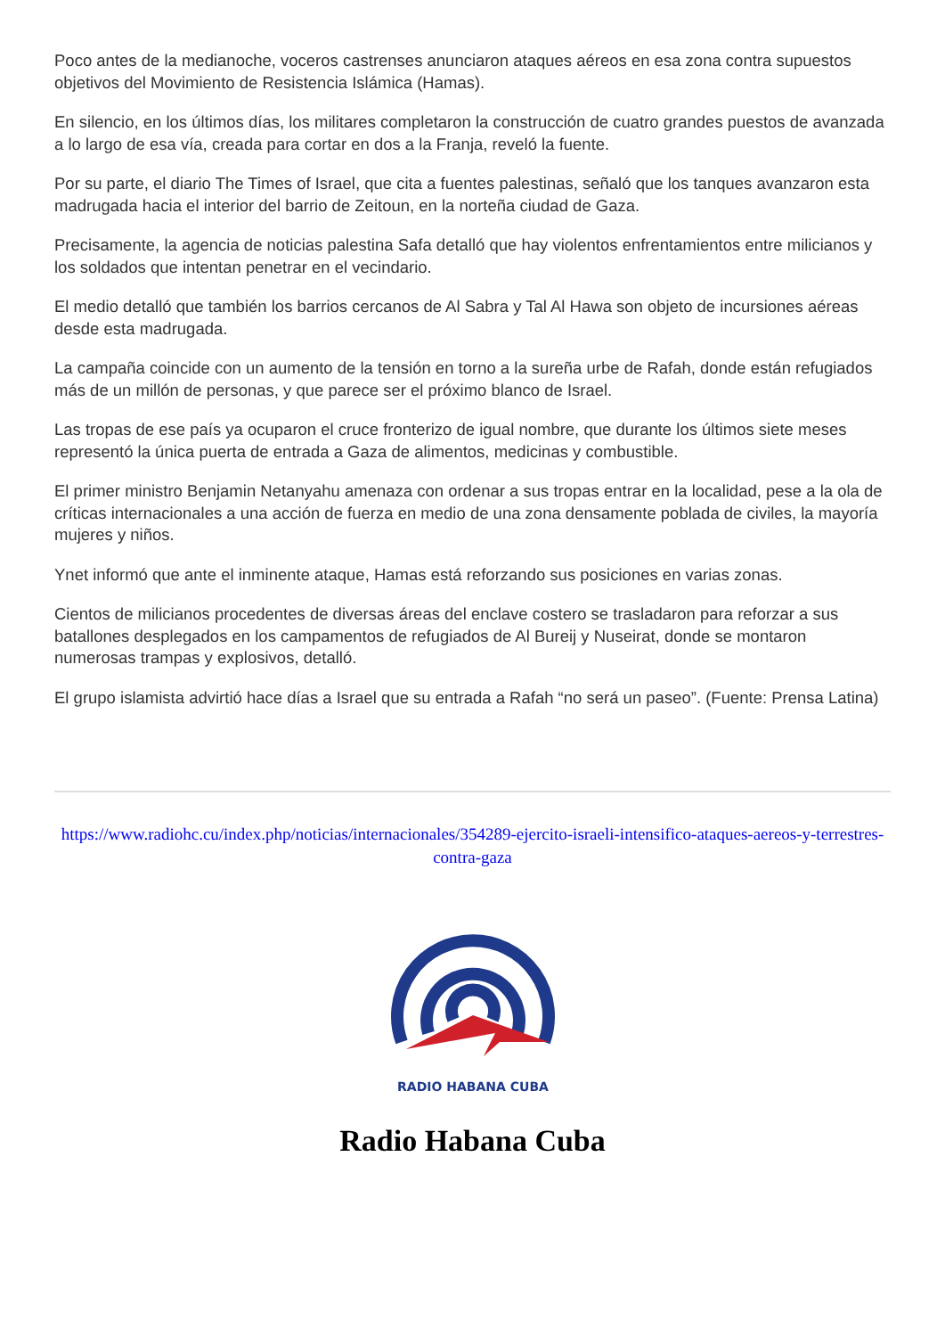Poco antes de la medianoche, voceros castrenses anunciaron ataques aéreos en esa zona contra supuestos objetivos del Movimiento de Resistencia Islámica (Hamas).
En silencio, en los últimos días, los militares completaron la construcción de cuatro grandes puestos de avanzada a lo largo de esa vía, creada para cortar en dos a la Franja, reveló la fuente.
Por su parte, el diario The Times of Israel, que cita a fuentes palestinas, señaló que los tanques avanzaron esta madrugada hacia el interior del barrio de Zeitoun, en la norteña ciudad de Gaza.
Precisamente, la agencia de noticias palestina Safa detalló que hay violentos enfrentamientos entre milicianos y los soldados que intentan penetrar en el vecindario.
El medio detalló que también los barrios cercanos de Al Sabra y Tal Al Hawa son objeto de incursiones aéreas desde esta madrugada.
La campaña coincide con un aumento de la tensión en torno a la sureña urbe de Rafah, donde están refugiados más de un millón de personas, y que parece ser el próximo blanco de Israel.
Las tropas de ese país ya ocuparon el cruce fronterizo de igual nombre, que durante los últimos siete meses representó la única puerta de entrada a Gaza de alimentos, medicinas y combustible.
El primer ministro Benjamin Netanyahu amenaza con ordenar a sus tropas entrar en la localidad, pese a la ola de críticas internacionales a una acción de fuerza en medio de una zona densamente poblada de civiles, la mayoría mujeres y niños.
Ynet informó que ante el inminente ataque, Hamas está reforzando sus posiciones en varias zonas.
Cientos de milicianos procedentes de diversas áreas del enclave costero se trasladaron para reforzar a sus batallones desplegados en los campamentos de refugiados de Al Bureij y Nuseirat, donde se montaron numerosas trampas y explosivos, detalló.
El grupo islamista advirtió hace días a Israel que su entrada a Rafah “no será un paseo”. (Fuente: Prensa Latina)
https://www.radiohc.cu/index.php/noticias/internacionales/354289-ejercito-israeli-intensifico-ataques-aereos-y-terrestres-contra-gaza
RADIO HABANA CUBA
Radio Habana Cuba